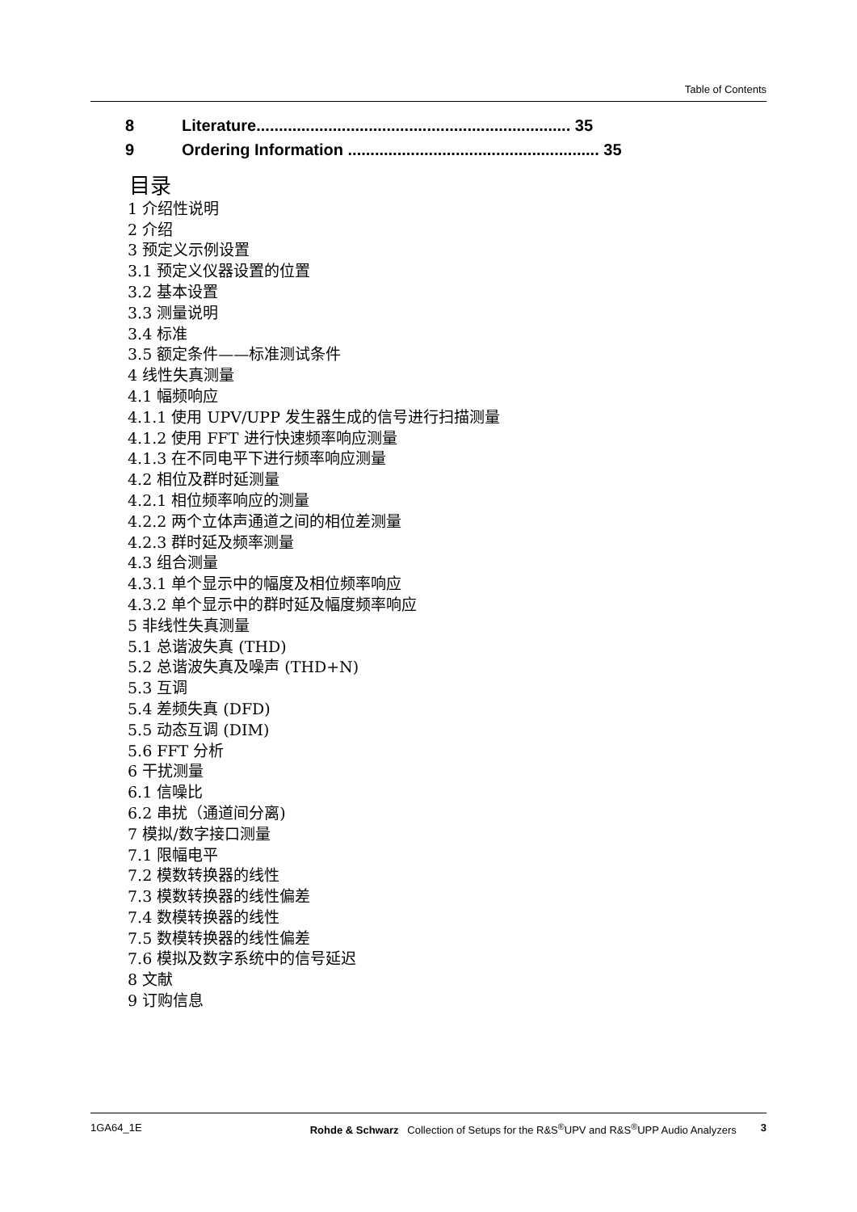Table of Contents
8 Literature...................................................................... 35
9 Ordering Information ........................................................ 35
目录
1 介绍性说明
2 介绍
3 预定义示例设置
3.1 预定义仪器设置的位置
3.2 基本设置
3.3 测量说明
3.4 标准
3.5 额定条件——标准测试条件
4 线性失真测量
4.1 幅频响应
4.1.1 使用 UPV/UPP 发生器生成的信号进行扫描测量
4.1.2 使用 FFT 进行快速频率响应测量
4.1.3 在不同电平下进行频率响应测量
4.2 相位及群时延测量
4.2.1 相位频率响应的测量
4.2.2 两个立体声通道之间的相位差测量
4.2.3 群时延及频率测量
4.3 组合测量
4.3.1 单个显示中的幅度及相位频率响应
4.3.2 单个显示中的群时延及幅度频率响应
5 非线性失真测量
5.1 总谐波失真 (THD)
5.2 总谐波失真及噪声 (THD+N)
5.3 互调
5.4 差频失真 (DFD)
5.5 动态互调 (DIM)
5.6 FFT 分析
6 干扰测量
6.1 信噪比
6.2 串扰（通道间分离)
7 模拟/数字接口测量
7.1 限幅电平
7.2 模数转换器的线性
7.3 模数转换器的线性偏差
7.4 数模转换器的线性
7.5 数模转换器的线性偏差
7.6 模拟及数字系统中的信号延迟
8 文献
9 订购信息
1GA64_1E Rohde & Schwarz Collection of Setups for the R&S<sup>®</sup>UPV and R&S<sup>®</sup>UPP Audio Analyzers 3